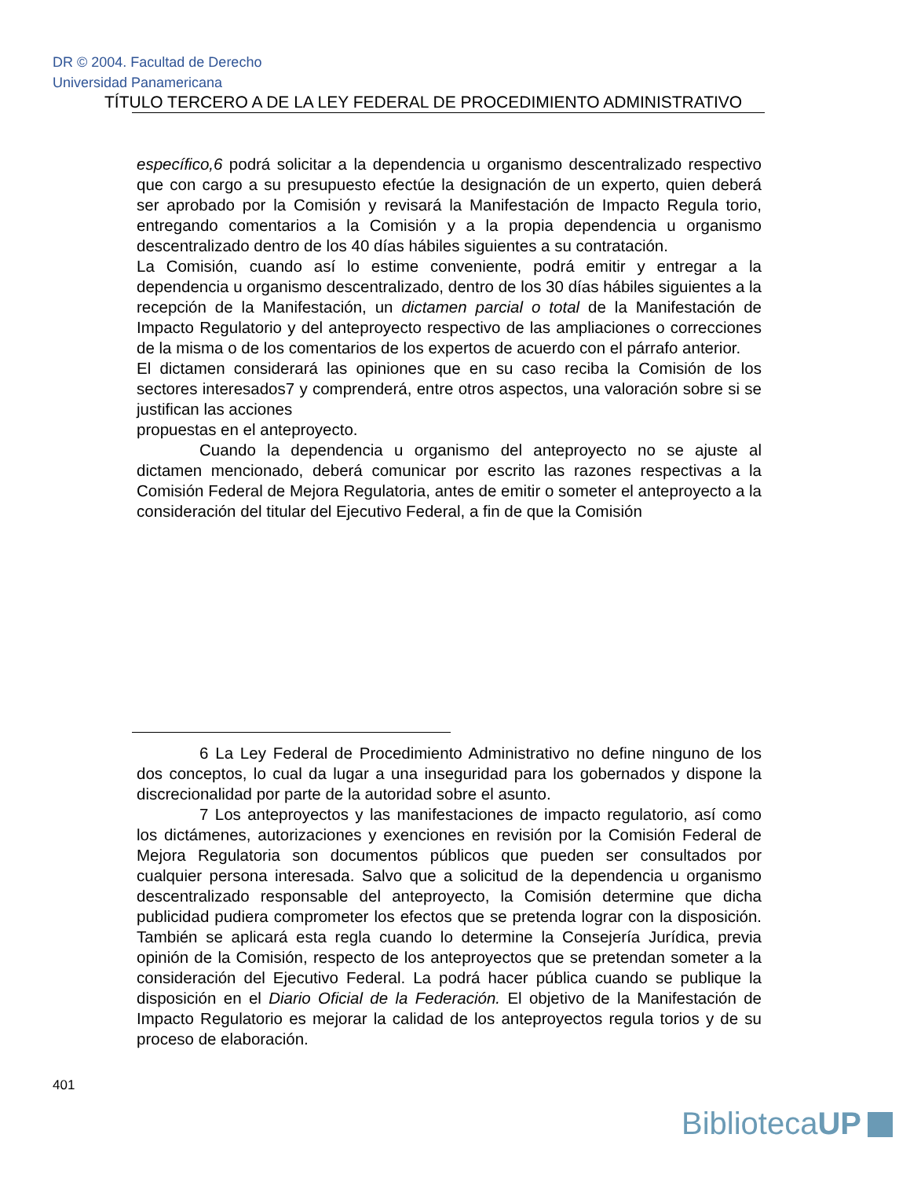DR © 2004. Facultad de Derecho
Universidad Panamericana
TÍTULO TERCERO A DE LA LEY FEDERAL DE PROCEDIMIENTO ADMINISTRATIVO
específico,6 podrá solicitar a la dependencia u organismo descentralizado respectivo que con cargo a su presupuesto efectúe la designación de un experto, quien deberá ser aprobado por la Comisión y revisará la Manifestación de Impacto Regula torio, entregando comentarios a la Comisión y a la propia dependencia u organismo descentralizado dentro de los 40 días hábiles siguientes a su contratación.
La Comisión, cuando así lo estime conveniente, podrá emitir y entregar a la dependencia u organismo descentralizado, dentro de los 30 días hábiles siguientes a la recepción de la Manifestación, un dictamen parcial o total de la Manifestación de Impacto Regulatorio y del anteproyecto respectivo de las ampliaciones o correcciones de la misma o de los comentarios de los expertos de acuerdo con el párrafo anterior.
El dictamen considerará las opiniones que en su caso reciba la Comisión de los sectores interesados7 y comprenderá, entre otros aspectos, una valoración sobre si se justifican las acciones
propuestas en el anteproyecto.
Cuando la dependencia u organismo del anteproyecto no se ajuste al dictamen mencionado, deberá comunicar por escrito las razones respectivas a la Comisión Federal de Mejora Regulatoria, antes de emitir o someter el anteproyecto a la consideración del titular del Ejecutivo Federal, a fin de que la Comisión
6 La Ley Federal de Procedimiento Administrativo no define ninguno de los dos conceptos, lo cual da lugar a una inseguridad para los gobernados y dispone la discrecionalidad por parte de la autoridad sobre el asunto.
7 Los anteproyectos y las manifestaciones de impacto regulatorio, así como los dictámenes, autorizaciones y exenciones en revisión por la Comisión Federal de Mejora Regulatoria son documentos públicos que pueden ser consultados por cualquier persona interesada. Salvo que a solicitud de la dependencia u organismo descentralizado responsable del anteproyecto, la Comisión determine que dicha publicidad pudiera comprometer los efectos que se pretenda lograr con la disposición. También se aplicará esta regla cuando lo determine la Consejería Jurídica, previa opinión de la Comisión, respecto de los anteproyectos que se pretendan someter a la consideración del Ejecutivo Federal. La podrá hacer pública cuando se publique la disposición en el Diario Oficial de la Federación. El objetivo de la Manifestación de Impacto Regulatorio es mejorar la calidad de los anteproyectos regula torios y de su proceso de elaboración.
401
BibliotecaUP